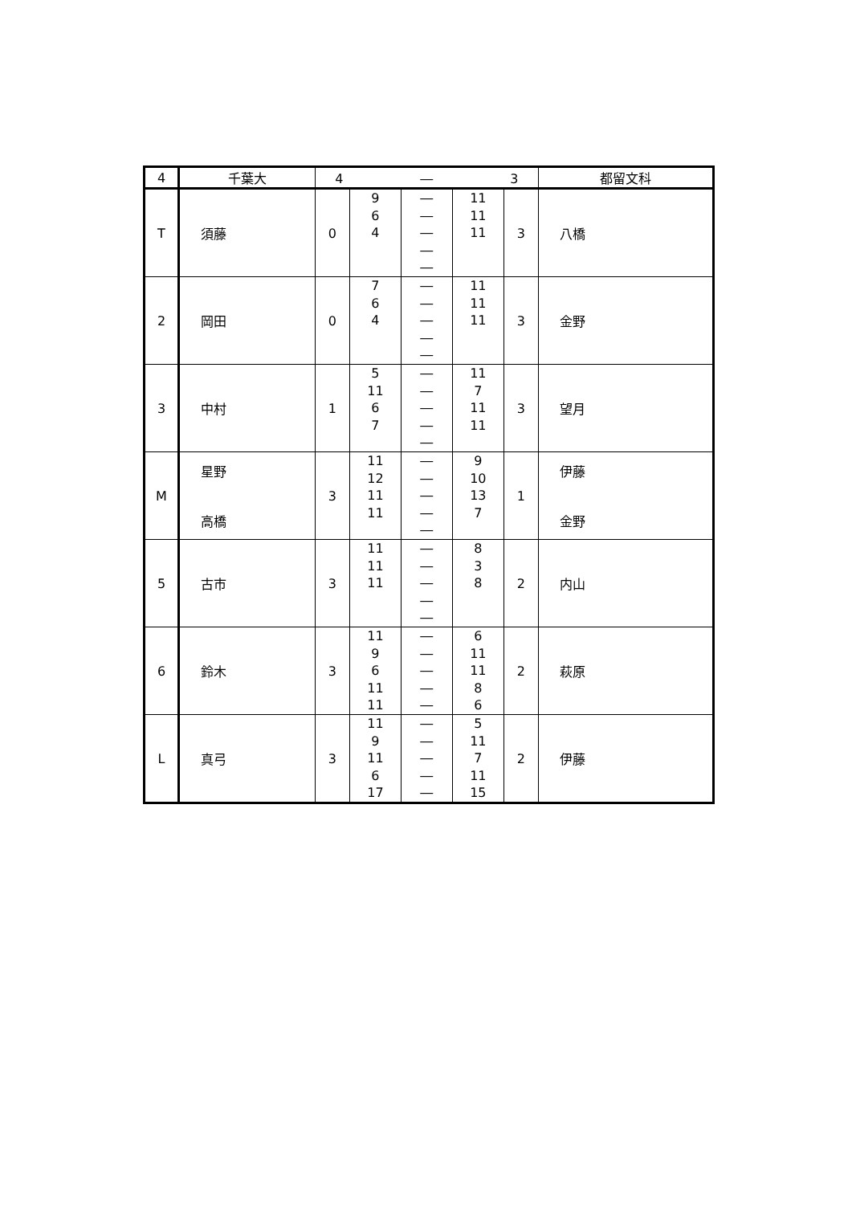| 4 | 千葉大 | 4 ― 3 | | | | | 都留文科 |
| --- | --- | --- | --- | --- | --- | --- | --- |
| T | 須藤 | 0 | 9 6 4 | ― ― ― ― ― | 11 11 11 | 3 | 八橋 |
| 2 | 岡田 | 0 | 7 6 4 | ― ― ― ― ― | 11 11 11 | 3 | 金野 |
| 3 | 中村 | 1 | 5 11 6 7 | ― ― ― ― ― | 11 7 11 11 | 3 | 望月 |
| M | 星野 高橋 | 3 | 11 12 11 11 | ― ― ― ― ― | 9 10 13 7 | 1 | 伊藤 金野 |
| 5 | 古市 | 3 | 11 11 11 | ― ― ― ― ― | 8 3 8 | 2 | 内山 |
| 6 | 鈴木 | 3 | 11 9 6 11 11 | ― ― ― ― ― | 6 11 11 8 6 | 2 | 萩原 |
| L | 真弓 | 3 | 11 9 11 6 17 | ― ― ― ― ― | 5 11 7 11 15 | 2 | 伊藤 |